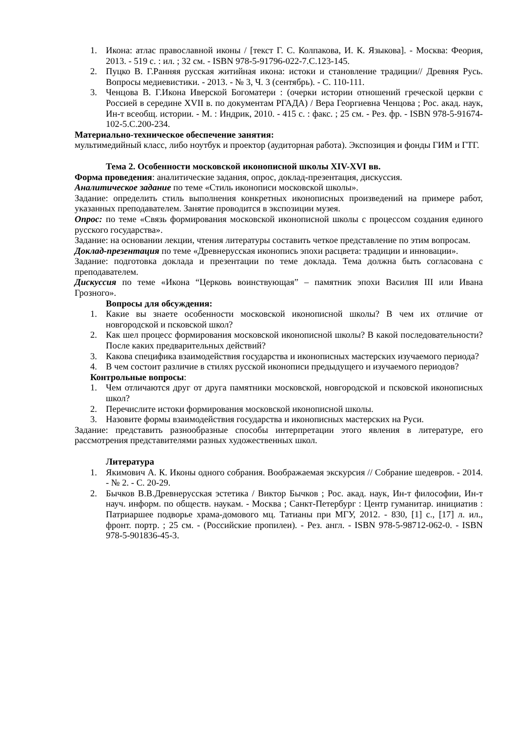1. Икона: атлас православной иконы / [текст Г. С. Колпакова, И. К. Языкова]. - Москва: Феория, 2013. - 519 с. : ил. ; 32 см. - ISBN 978-5-91796-022-7.С.123-145.
2. Пуцко В. Г.Ранняя русская житийная икона: истоки и становление традиции// Древняя Русь. Вопросы медиевистики. - 2013. - № 3, Ч. 3 (сентябрь). - С. 110-111.
3. Ченцова В. Г.Икона Иверской Богоматери : (очерки истории отношений греческой церкви с Россией в середине XVII в. по документам РГАДА) / Вера Георгиевна Ченцова ; Рос. акад. наук, Ин-т всеобщ. истории. - М. : Индрик, 2010. - 415 с. : факс. ; 25 см. - Рез. фр. - ISBN 978-5-91674-102-5.С.200-234.
Материально-техническое обеспечение занятия:
мультимедийный класс, либо ноутбук и проектор (аудиторная работа). Экспозиция и фонды ГИМ и ГТГ.
Тема 2. Особенности московской иконописной школы XIV-XVI вв.
Форма проведения: аналитические задания, опрос, доклад-презентация, дискуссия.
Аналитическое задание по теме «Стиль иконописи московской школы».
Задание: определить стиль выполнения конкретных иконописных произведений на примере работ, указанных преподавателем. Занятие проводится в экспозиции музея.
Опрос: по теме «Связь формирования московской иконописной школы с процессом создания единого русского государства».
Задание: на основании лекции, чтения литературы составить четкое представление по этим вопросам.
Доклад-презентация по теме «Древнерусская иконопись эпохи расцвета: традиции и инновации».
Задание: подготовка доклада и презентации по теме доклада. Тема должна быть согласована с преподавателем.
Дискуссия по теме «Икона “Церковь воинствующая” – памятник эпохи Василия III или Ивана Грозного».
Вопросы для обсуждения:
1. Какие вы знаете особенности московской иконописной школы? В чем их отличие от новгородской и псковской школ?
2. Как шел процесс формирования московской иконописной школы? В какой последовательности? После каких предварительных действий?
3. Какова специфика взаимодействия государства и иконописных мастерских изучаемого периода?
4. В чем состоит различие в стилях русской иконописи предыдущего и изучаемого периодов?
Контрольные вопросы:
1. Чем отличаются друг от друга памятники московской, новгородской и псковской иконописных школ?
2. Перечислите истоки формирования московской иконописной школы.
3. Назовите формы взаимодействия государства и иконописных мастерских на Руси.
Задание: представить разнообразные способы интерпретации этого явления в литературе, его рассмотрения представителями разных художественных школ.
Литература
1. Якимович А. К. Иконы одного собрания. Воображаемая экскурсия // Собрание шедевров. - 2014. - № 2. - С. 20-29.
2. Бычков В.В.Древнерусская эстетика / Виктор Бычков ; Рос. акад. наук, Ин-т философии, Ин-т науч. информ. по обществ. наукам. - Москва ; Санкт-Петербург : Центр гуманитар. инициатив : Патриаршее подворье храма-домового мц. Татианы при МГУ, 2012. - 830, [1] с., [17] л. ил., фронт. портр. ; 25 см. - (Российские пропилеи). - Рез. англ. - ISBN 978-5-98712-062-0. - ISBN 978-5-901836-45-3.